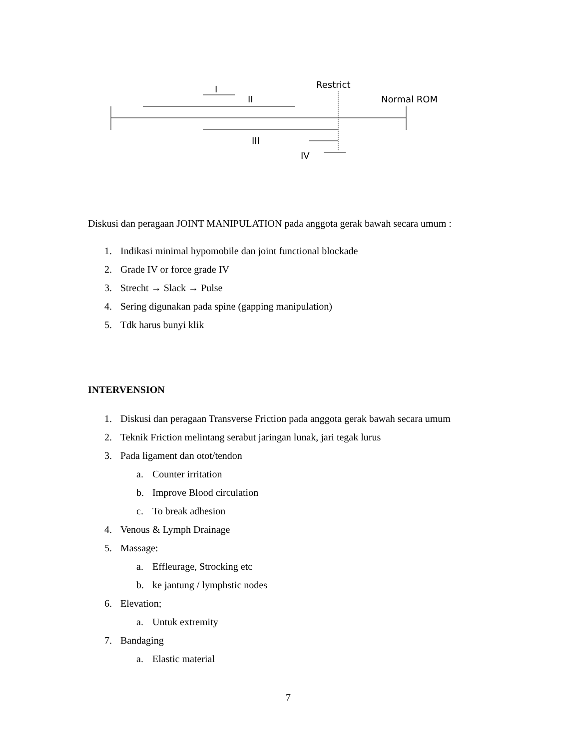I
II
III
IV
Restrict
Normal ROM
Diskusi dan peragaan JOINT MANIPULATION pada anggota gerak bawah secara umum :
1. Indikasi minimal hypomobile dan joint functional blockade
2. Grade IV or force grade IV
3. Strecht → Slack → Pulse
4. Sering digunakan pada spine (gapping manipulation)
5. Tdk harus bunyi klik
INTERVENSION
1. Diskusi dan peragaan Transverse Friction pada anggota gerak bawah secara umum
2. Teknik Friction melintang serabut jaringan lunak, jari tegak lurus
3. Pada ligament dan otot/tendon
a. Counter irritation
b. Improve Blood circulation
c. To break adhesion
4. Venous & Lymph Drainage
5. Massage:
a. Effleurage, Strocking etc
b. ke jantung / lymphstic nodes
6. Elevation;
a. Untuk extremity
7. Bandaging
a. Elastic material
7